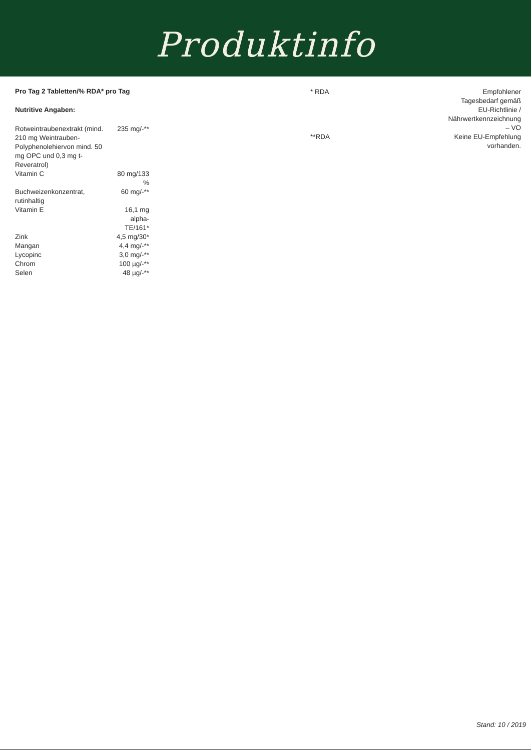Produktinfo
Pro Tag 2 Tabletten/% RDA* pro Tag
Nutritive Angaben:
| Rotweintraubenextrakt (mind. 210 mg Weintrauben-Polyphenolehiervon mind. 50 mg OPC und 0,3 mg t-Reveratrol) | 235 mg/-** |
| Vitamin C | 80 mg/133 % |
| Buchweizenkonzentrat, rutinhaltig | 60 mg/-** |
| Vitamin E | 16,1 mg alpha-TE/161* |
| Zink | 4,5 mg/30* |
| Mangan | 4,4 mg/-** |
| Lycopinc | 3,0 mg/-** |
| Chrom | 100 µg/-** |
| Selen | 48 µg/-** |
| * RDA | Empfohlener Tagesbedarf gemäß EU-Richtlinie / Nährwertkennzeichnung – VO |
| **RDA | Keine EU-Empfehlung vorhanden. |
Stand: 10 / 2019